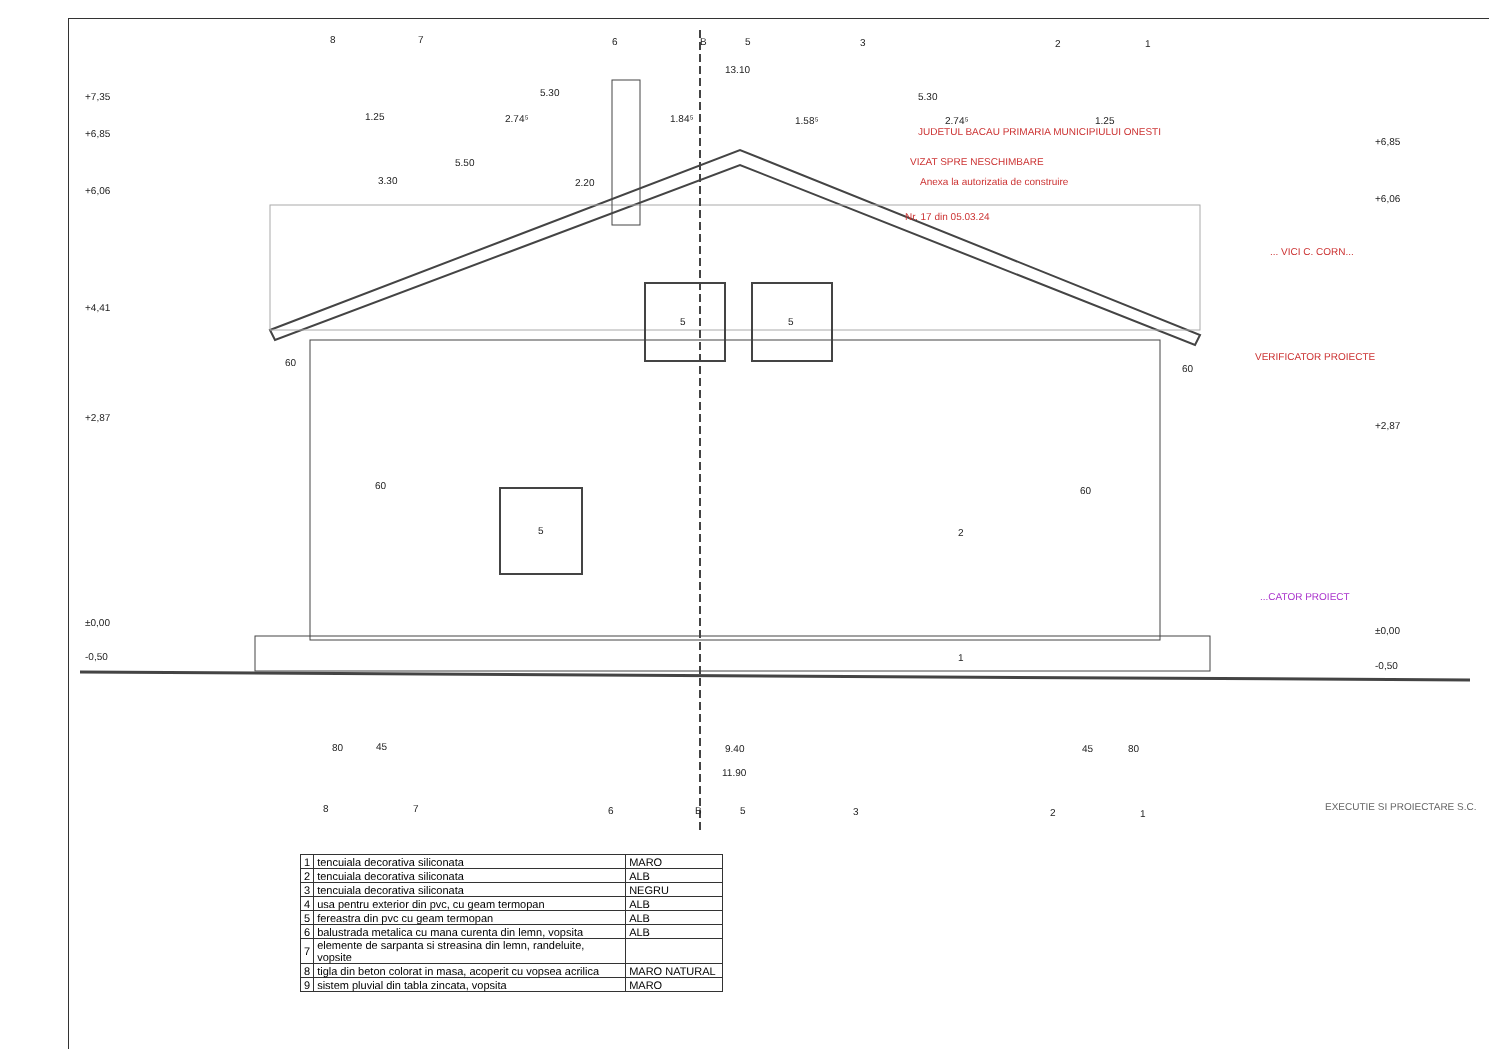8
7
6
B
5
3
2
1
13.10
5.30
5.30
1.25
2.74⁵
1.84⁵
1.58⁵
2.74⁵
1.25
5.50
3.30
2.20
+7,35
+6,85
+6,06
+4,41
+2,87
±0,00
-0,50
+6,85
+6,06
+2,87
±0,00
-0,50
60
60
60
60
5
5
5
2
1
80
45
9.40
45
80
11.90
8
7
6
B
5
3
2
1
JUDETUL BACAU PRIMARIA MUNICIPIULUI ONESTI
VIZAT SPRE NESCHIMBARE
Anexa la autorizatia de construire
Nr. 17 din 05.03.24
... VICI C. CORN...
VERIFICATOR PROIECTE
...CATOR PROIECT
EXECUTIE SI PROIECTARE S.C.
| 1 | tencuiala decorativa siliconata | MARO |
| 2 | tencuiala decorativa siliconata | ALB |
| 3 | tencuiala decorativa siliconata | NEGRU |
| 4 | usa pentru exterior din pvc, cu geam termopan | ALB |
| 5 | fereastra din pvc cu geam termopan | ALB |
| 6 | balustrada metalica cu mana curenta din lemn, vopsita | ALB |
| 7 | elemente de sarpanta si streasina din lemn, randeluite, vopsite | |
| 8 | tigla din beton colorat in masa, acoperit cu vopsea acrilica | MARO NATURAL |
| 9 | sistem pluvial din tabla zincata, vopsita | MARO |